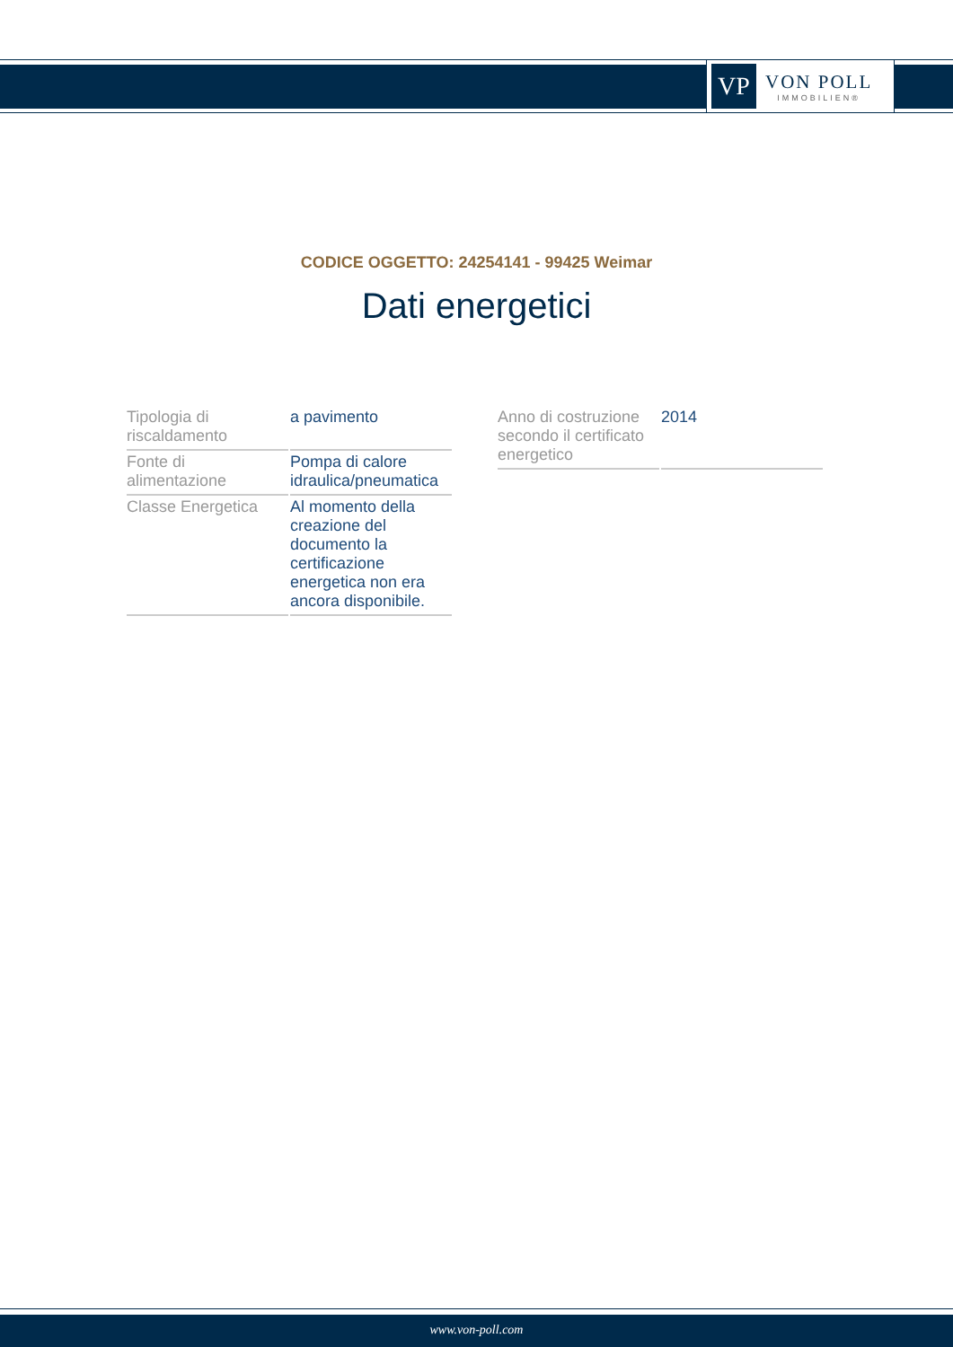VP
VON POLL
IMMOBILIEN®
CODICE OGGETTO: 24254141 - 99425 Weimar
Dati energetici
| Tipologia di riscaldamento | a pavimento |
| Fonte di alimentazione | Pompa di calore idraulica/pneumatica |
| Classe Energetica | Al momento della creazione del documento la certificazione energetica non era ancora disponibile. |
| Anno di costruzione secondo il certificato energetico | 2014 |
www.von-poll.com